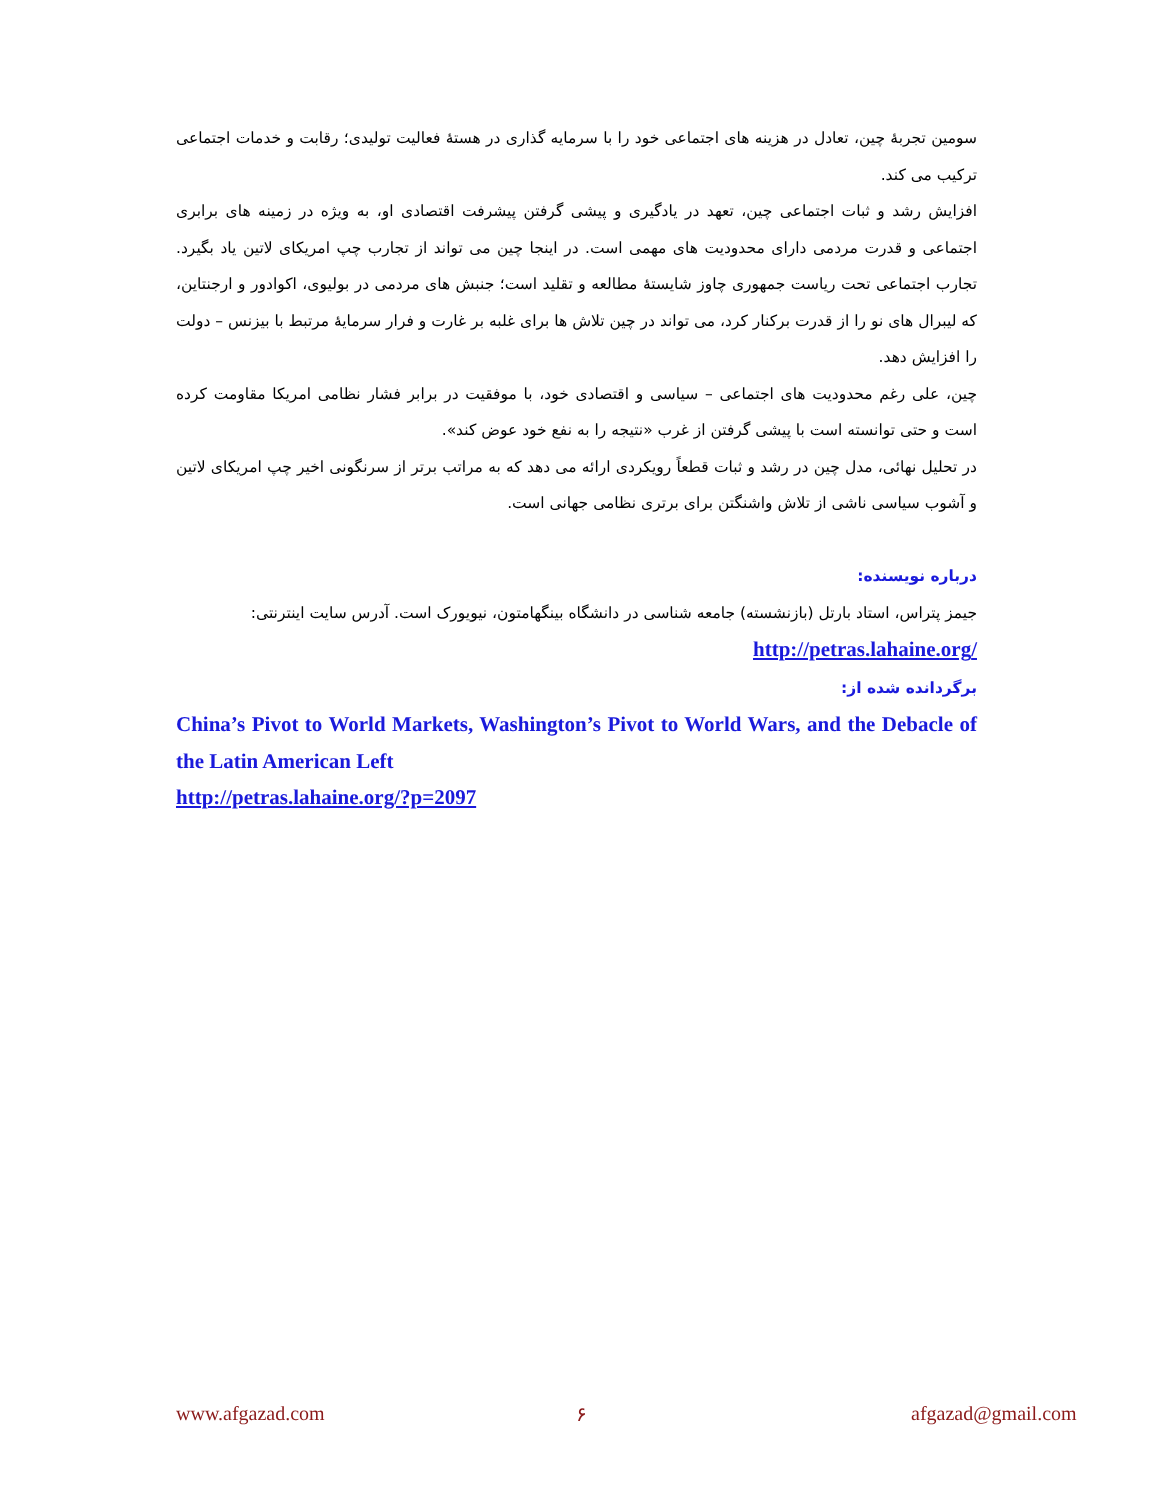سومین تجربهٔ چین، تعادل در هزینه های اجتماعی خود را با سرمایه گذاری در هستهٔ فعالیت تولیدی؛ رقابت و خدمات اجتماعی ترکیب می کند.
افزایش رشد و ثبات اجتماعی چین، تعهد در یادگیری و پیشی گرفتن پیشرفت اقتصادی او، به ویژه در زمینه های برابری اجتماعی و قدرت مردمی دارای محدودیت های مهمی است. در اینجا چین می تواند از تجارب چپ امریکای لاتین یاد بگیرد. تجارب اجتماعی تحت ریاست جمهوری چاوز شایستهٔ مطالعه و تقلید است؛ جنبش های مردمی در بولیوی، اکوادور و ارجنتاین، که لیبرال های نو را از قدرت برکنار کرد، می تواند در چین تلاش ها برای غلبه بر غارت و فرار سرمایهٔ مرتبط با بیزنس – دولت را افزایش دهد.
چین، علی رغم محدودیت های اجتماعی – سیاسی و اقتصادی خود، با موفقیت در برابر فشار نظامی امریکا مقاومت کرده است و حتی توانسته است با پیشی گرفتن از غرب «نتیجه را به نفع خود عوض کند».
در تحلیل نهائی، مدل چین در رشد و ثبات قطعاً رویکردی ارائه می دهد که به مراتب برتر از سرنگونی اخیر چپ امریکای لاتین و آشوب سیاسی ناشی از تلاش واشنگتن برای برتری نظامی جهانی است.
درباره نویسنده:
جیمز پتراس، استاد بارتل (بازنشسته) جامعه شناسی در دانشگاه بینگهامتون، نیویورک است. آدرس سایت اینترنتی:
/http://petras.lahaine.org
برگردانده شده از:
China’s Pivot to World Markets, Washington’s Pivot to World Wars, and the Debacle of the Latin American Left
http://petras.lahaine.org/?p=2097
www.afgazad.com ۶ afgazad@gmail.com